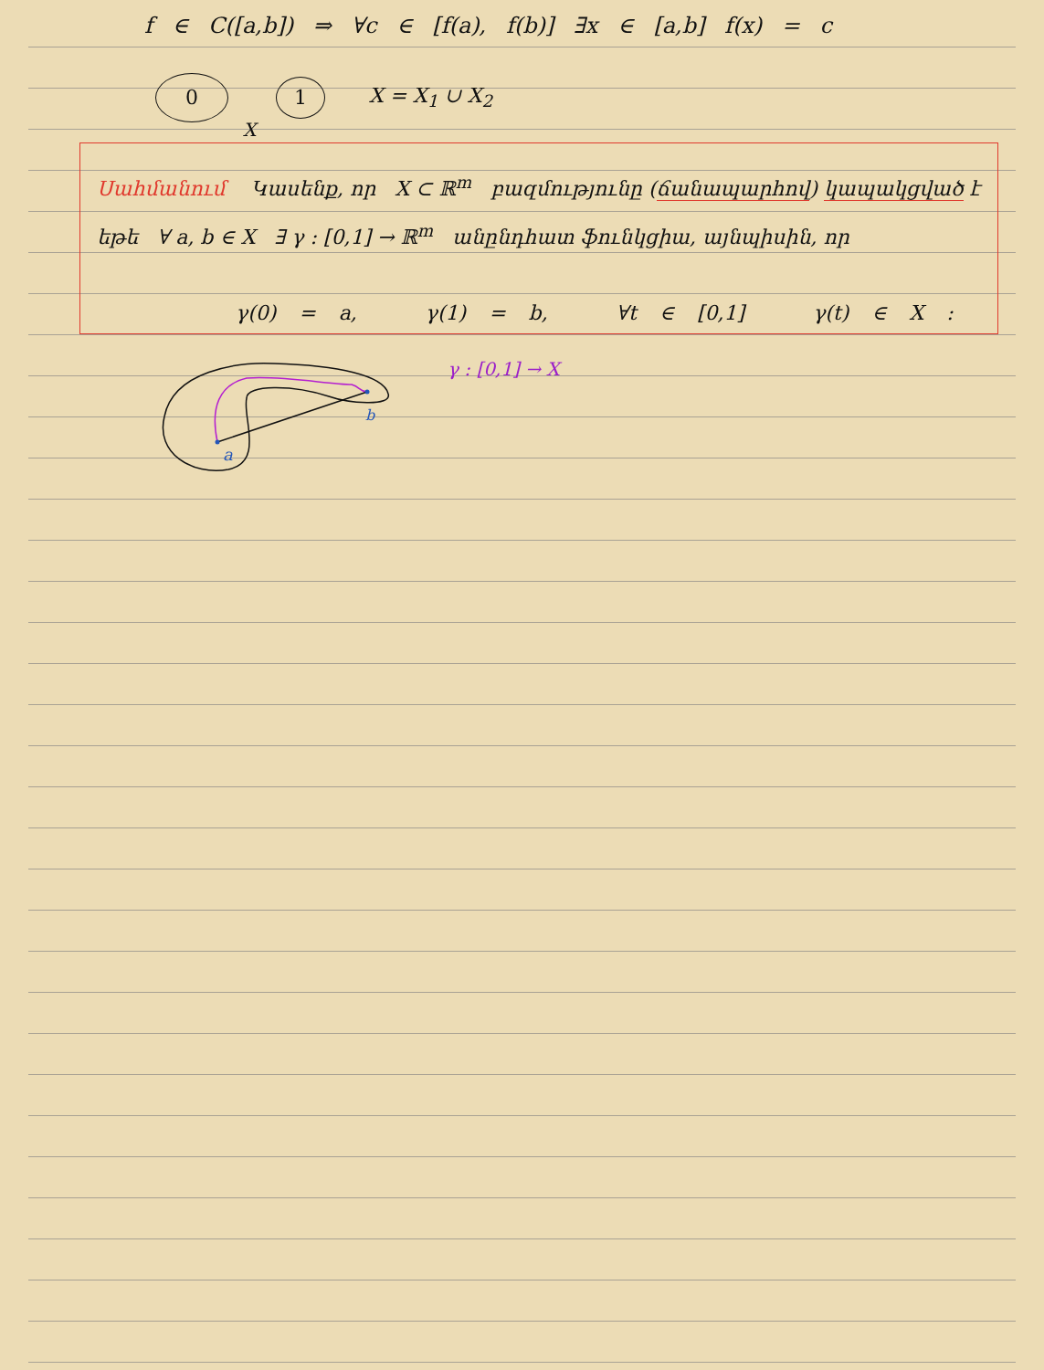f ∈ C([a,b]) ⇒ ∀c ∈ [f(a), f(b)] ∃x ∈ [a,b] f(x) = c
0 1 X = X<sub>1</sub> ∪ X<sub>2</sub>
X
Սահմանում Կասենք, որ X ⊂ ℝ<sup>m</sup> բազմությունը (ճանապարհով) կապակցված է
եթե ∀ a, b ∈ X ∃ γ : [0,1] → ℝ<sup>m</sup> անընդհատ ֆունկցիա, այնպիսին, որ
γ(0) = a, γ(1) = b, ∀t ∈ [0,1] γ(t) ∈ X :
a
b
γ : [0,1] → X